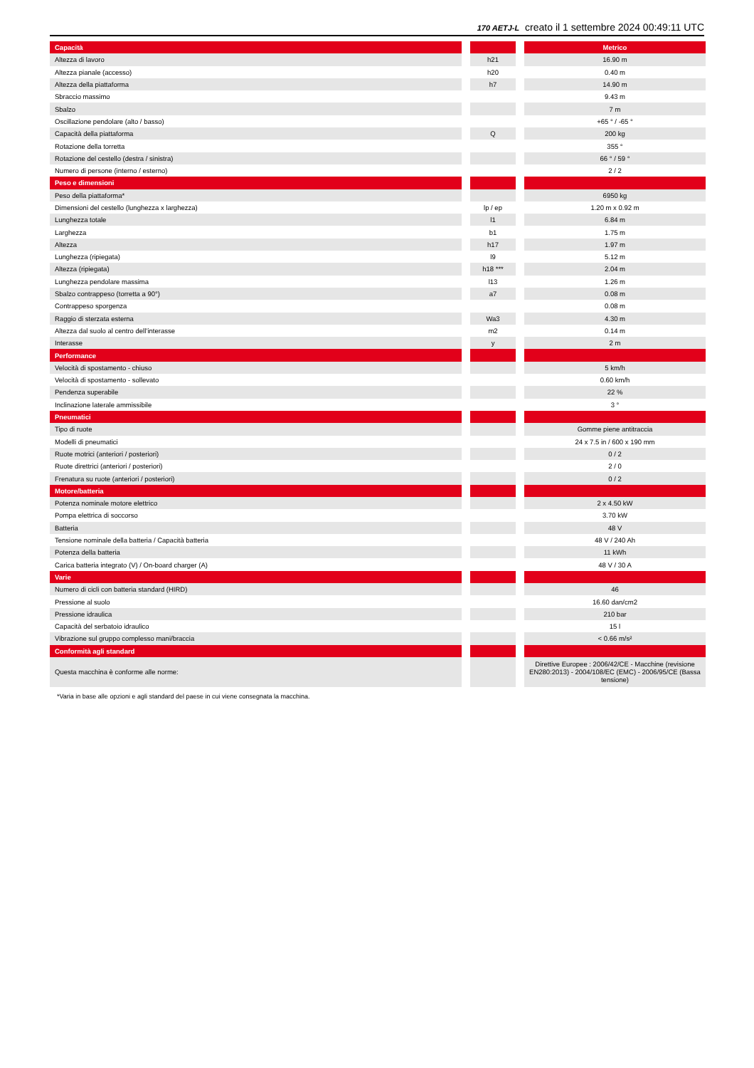170 AETJ-L creato il 1 settembre 2024 00:49:11 UTC
| Capacità | | | | Metrico |
| Altezza di lavoro | | h21 | | 16.90 m |
| Altezza pianale (accesso) | | h20 | | 0.40 m |
| Altezza della piattaforma | | h7 | | 14.90 m |
| Sbraccio massimo | | | | 9.43 m |
| Sbalzo | | | | 7 m |
| Oscillazione pendolare (alto / basso) | | | | +65 ° / -65 ° |
| Capacità della piattaforma | | Q | | 200 kg |
| Rotazione della torretta | | | | 355 ° |
| Rotazione del cestello (destra / sinistra) | | | | 66 ° / 59 ° |
| Numero di persone (interno / esterno) | | | | 2 / 2 |
| Peso e dimensioni | | | | |
| Peso della piattaforma* | | | | 6950 kg |
| Dimensioni del cestello (lunghezza x larghezza) | | lp / ep | | 1.20 m x 0.92 m |
| Lunghezza totale | | l1 | | 6.84 m |
| Larghezza | | b1 | | 1.75 m |
| Altezza | | h17 | | 1.97 m |
| Lunghezza (ripiegata) | | l9 | | 5.12 m |
| Altezza (ripiegata) | | h18 *** | | 2.04 m |
| Lunghezza pendolare massima | | l13 | | 1.26 m |
| Sbalzo contrappeso (torretta a 90°) | | a7 | | 0.08 m |
| Contrappeso sporgenza | | | | 0.08 m |
| Raggio di sterzata esterna | | Wa3 | | 4.30 m |
| Altezza dal suolo al centro dell’interasse | | m2 | | 0.14 m |
| Interasse | | y | | 2 m |
| Performance | | | | |
| Velocità di spostamento - chiuso | | | | 5 km/h |
| Velocità di spostamento - sollevato | | | | 0.60 km/h |
| Pendenza superabile | | | | 22 % |
| Inclinazione laterale ammissibile | | | | 3 ° |
| Pneumatici | | | | |
| Tipo di ruote | | | | Gomme piene antitraccia |
| Modelli di pneumatici | | | | 24 x 7.5 in / 600 x 190 mm |
| Ruote motrici (anteriori / posteriori) | | | | 0 / 2 |
| Ruote direttrici (anteriori / posteriori) | | | | 2 / 0 |
| Frenatura su ruote (anteriori / posteriori) | | | | 0 / 2 |
| Motore/batteria | | | | |
| Potenza nominale motore elettrico | | | | 2 x 4.50 kW |
| Pompa elettrica di soccorso | | | | 3.70 kW |
| Batteria | | | | 48 V |
| Tensione nominale della batteria / Capacità batteria | | | | 48 V / 240 Ah |
| Potenza della batteria | | | | 11 kWh |
| Carica batteria integrato (V) / On-board charger (A) | | | | 48 V / 30 A |
| Varie | | | | |
| Numero di cicli con batteria standard (HIRD) | | | | 46 |
| Pressione al suolo | | | | 16.60 dan/cm2 |
| Pressione idraulica | | | | 210 bar |
| Capacità del serbatoio idraulico | | | | 15 l |
| Vibrazione sul gruppo complesso mani/braccia | | | | < 0.66 m/s² |
| Conformità agli standard | | | | |
| Questa macchina è conforme alle norme: | | | | Direttive Europee : 2006/42/CE - Macchine (revisione EN280:2013) - 2004/108/EC (EMC) - 2006/95/CE (Bassa tensione) |
*Varia in base alle opzioni e agli standard del paese in cui viene consegnata la macchina.